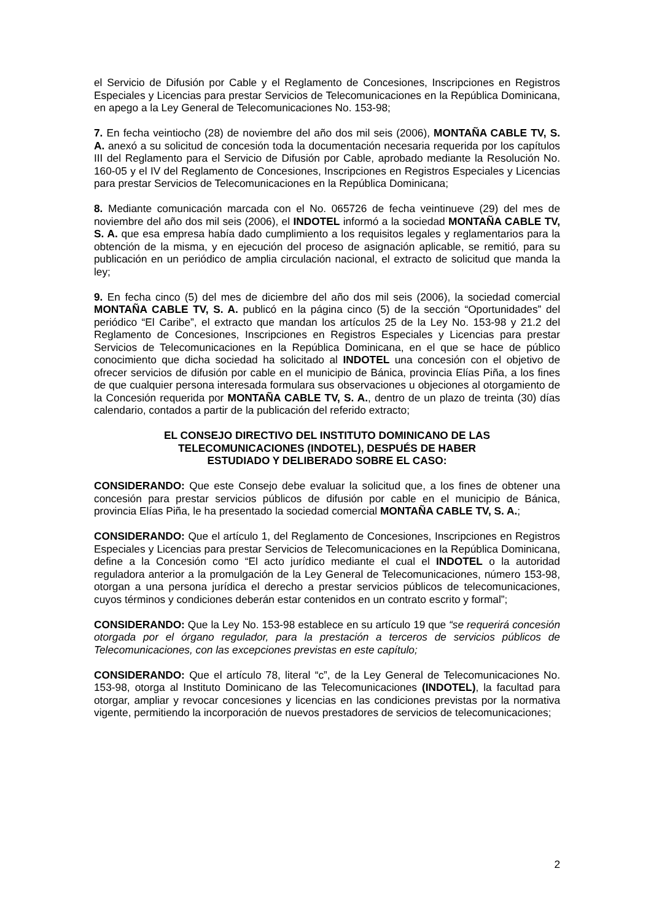el Servicio de Difusión por Cable y el Reglamento de Concesiones, Inscripciones en Registros Especiales y Licencias para prestar Servicios de Telecomunicaciones en la República Dominicana, en apego a la Ley General de Telecomunicaciones No. 153-98;
7. En fecha veintiocho (28) de noviembre del año dos mil seis (2006), MONTAÑA CABLE TV, S. A. anexó a su solicitud de concesión toda la documentación necesaria requerida por los capítulos III del Reglamento para el Servicio de Difusión por Cable, aprobado mediante la Resolución No. 160-05 y el IV del Reglamento de Concesiones, Inscripciones en Registros Especiales y Licencias para prestar Servicios de Telecomunicaciones en la República Dominicana;
8. Mediante comunicación marcada con el No. 065726 de fecha veintinueve (29) del mes de noviembre del año dos mil seis (2006), el INDOTEL informó a la sociedad MONTAÑA CABLE TV, S. A. que esa empresa había dado cumplimiento a los requisitos legales y reglamentarios para la obtención de la misma, y en ejecución del proceso de asignación aplicable, se remitió, para su publicación en un periódico de amplia circulación nacional, el extracto de solicitud que manda la ley;
9. En fecha cinco (5) del mes de diciembre del año dos mil seis (2006), la sociedad comercial MONTAÑA CABLE TV, S. A. publicó en la página cinco (5) de la sección “Oportunidades” del periódico “El Caribe”, el extracto que mandan los artículos 25 de la Ley No. 153-98 y 21.2 del Reglamento de Concesiones, Inscripciones en Registros Especiales y Licencias para prestar Servicios de Telecomunicaciones en la República Dominicana, en el que se hace de público conocimiento que dicha sociedad ha solicitado al INDOTEL una concesión con el objetivo de ofrecer servicios de difusión por cable en el municipio de Bánica, provincia Elías Piña, a los fines de que cualquier persona interesada formulara sus observaciones u objeciones al otorgamiento de la Concesión requerida por MONTAÑA CABLE TV, S. A., dentro de un plazo de treinta (30) días calendario, contados a partir de la publicación del referido extracto;
EL CONSEJO DIRECTIVO DEL INSTITUTO DOMINICANO DE LAS
TELECOMUNICACIONES (INDOTEL), DESPUÉS DE HABER
ESTUDIADO Y DELIBERADO SOBRE EL CASO:
CONSIDERANDO: Que este Consejo debe evaluar la solicitud que, a los fines de obtener una concesión para prestar servicios públicos de difusión por cable en el municipio de Bánica, provincia Elías Piña, le ha presentado la sociedad comercial MONTAÑA CABLE TV, S. A.;
CONSIDERANDO: Que el artículo 1, del Reglamento de Concesiones, Inscripciones en Registros Especiales y Licencias para prestar Servicios de Telecomunicaciones en la República Dominicana, define a la Concesión como “El acto jurídico mediante el cual el INDOTEL o la autoridad reguladora anterior a la promulgación de la Ley General de Telecomunicaciones, número 153-98, otorgan a una persona jurídica el derecho a prestar servicios públicos de telecomunicaciones, cuyos términos y condiciones deberán estar contenidos en un contrato escrito y formal”;
CONSIDERANDO: Que la Ley No. 153-98 establece en su artículo 19 que “se requerirá concesión otorgada por el órgano regulador, para la prestación a terceros de servicios públicos de Telecomunicaciones, con las excepciones previstas en este capítulo;
CONSIDERANDO: Que el artículo 78, literal “c”, de la Ley General de Telecomunicaciones No. 153-98, otorga al Instituto Dominicano de las Telecomunicaciones (INDOTEL), la facultad para otorgar, ampliar y revocar concesiones y licencias en las condiciones previstas por la normativa vigente, permitiendo la incorporación de nuevos prestadores de servicios de telecomunicaciones;
2